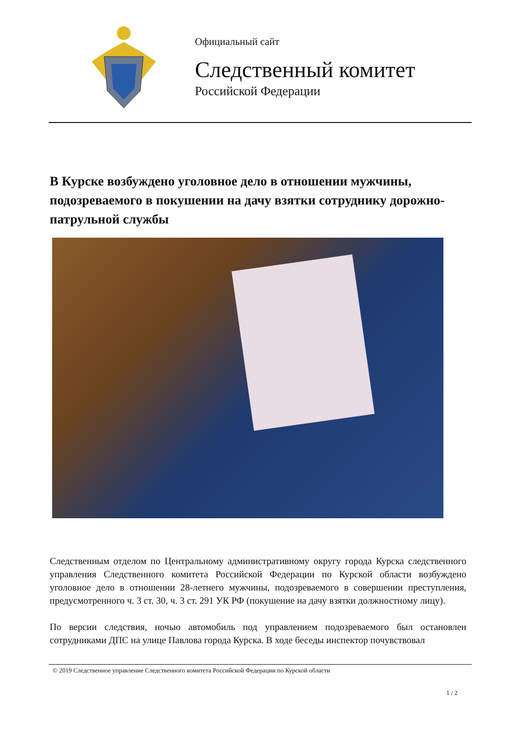Официальный сайт
Следственный комитет
Российской Федерации
В Курске возбуждено уголовное дело в отношении мужчины, подозреваемого в покушении на дачу взятки сотруднику дорожно-патрульной службы
Следственным отделом по Центральному административному округу города Курска следственного управления Следственного комитета Российской Федерации по Курской области возбуждено уголовное дело в отношении 28-летнего мужчины, подозреваемого в совершении преступления, предусмотренного ч. 3 ст. 30, ч. 3 ст. 291 УК РФ (покушение на дачу взятки должностному лицу).
По версии следствия, ночью автомобиль под управлением подозреваемого был остановлен сотрудниками ДПС на улице Павлова города Курска. В ходе беседы инспектор почувствовал
© 2019 Следственное управление Следственного комитета Российской Федерации по Курской области
1 / 2